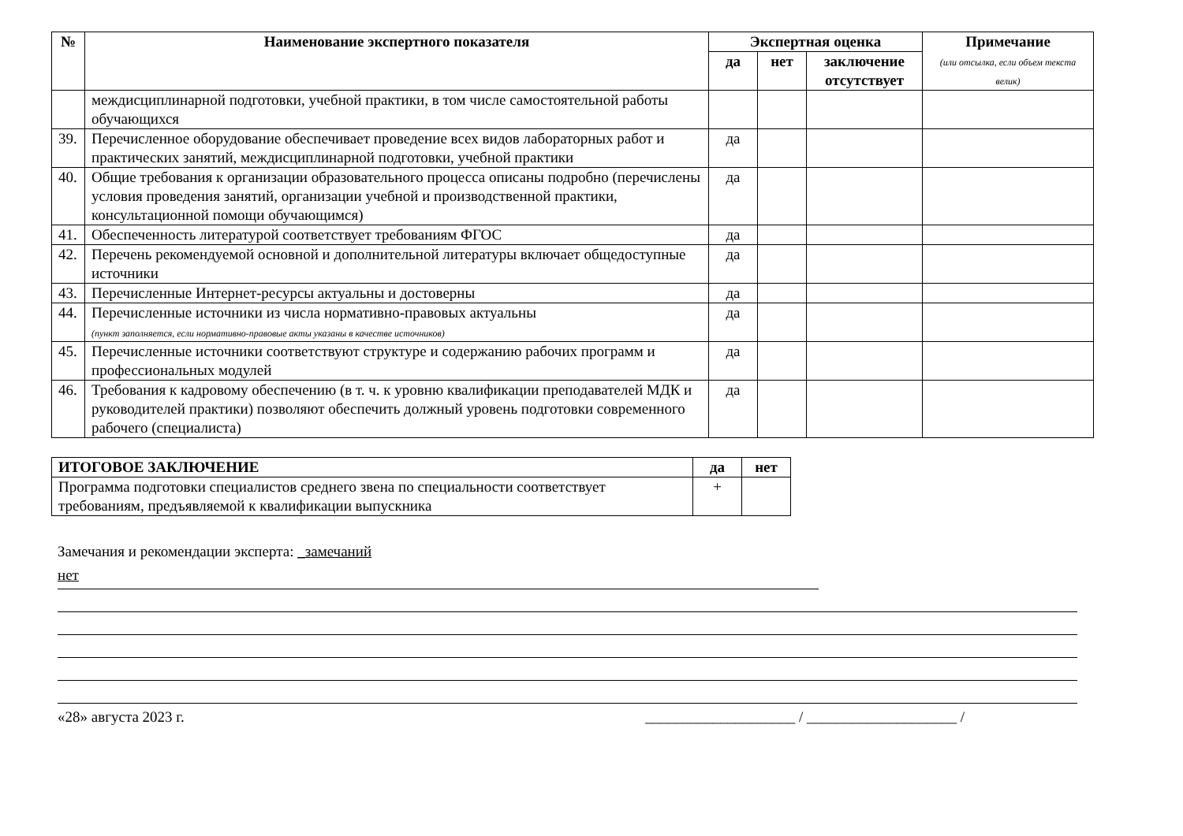| № | Наименование экспертного показателя | Экспертная оценка | | | Примечание (или отсылка, если объем текста велик) |
| --- | --- | --- | --- | --- | --- |
| | | да | нет | заключение отсутствует | |
| | междисциплинарной подготовки, учебной практики, в том числе самостоятельной работы обучающихся | | | | |
| 39. | Перечисленное оборудование обеспечивает проведение всех видов лабораторных работ и практических занятий, междисциплинарной подготовки, учебной практики | да | | | |
| 40. | Общие требования к организации образовательного процесса описаны подробно (перечислены условия проведения занятий, организации учебной и производственной практики, консультационной помощи обучающимся) | да | | | |
| 41. | Обеспеченность литературой соответствует требованиям ФГОС | да | | | |
| 42. | Перечень рекомендуемой основной и дополнительной литературы включает общедоступные источники | да | | | |
| 43. | Перечисленные Интернет-ресурсы актуальны и достоверны | да | | | |
| 44. | Перечисленные источники из числа нормативно-правовых актуальны (пункт заполняется, если нормативно-правовые акты указаны в качестве источников) | да | | | |
| 45. | Перечисленные источники соответствуют структуре и содержанию рабочих программ и профессиональных модулей | да | | | |
| 46. | Требования к кадровому обеспечению (в т. ч. к уровню квалификации преподавателей МДК и руководителей практики) позволяют обеспечить должный уровень подготовки современного рабочего (специалиста) | да | | | |
| ИТОГОВОЕ ЗАКЛЮЧЕНИЕ | да | нет |
| --- | --- | --- |
| Программа подготовки специалистов среднего звена по специальности соответствует требованиям, предъявляемой к квалификации выпускника | + | |
Замечания и рекомендации эксперта: _замечаний
нет
«28» августа 2023 г. ____________________ / ____________________ /